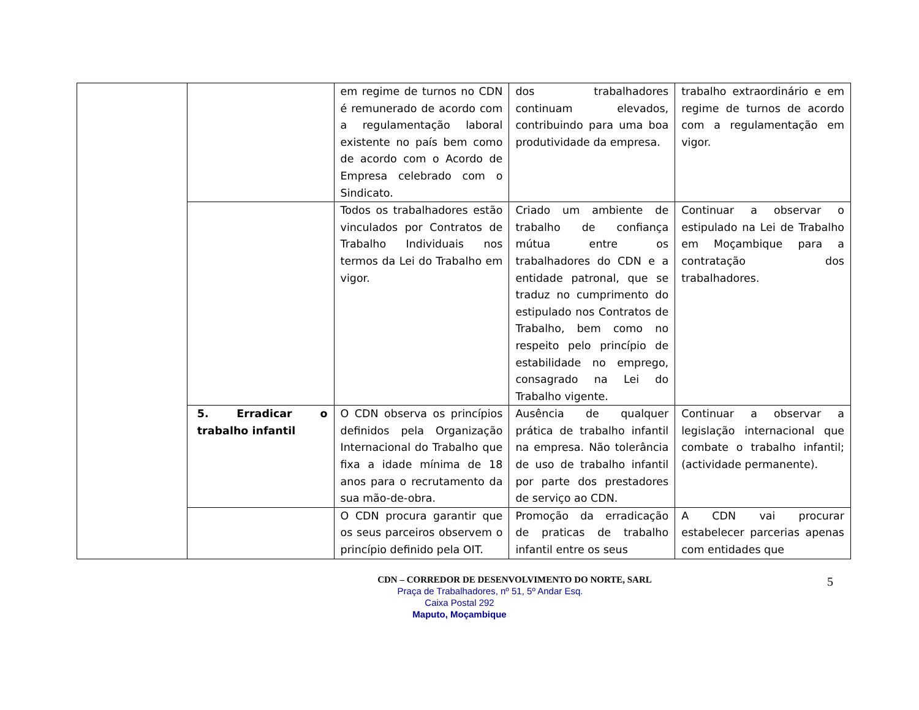| | | em regime de turnos no CDN é remunerado de acordo com a regulamentação laboral existente no país bem como de acordo com o Acordo de Empresa celebrado com o Sindicato. | dos trabalhadores continuam elevados, contribuindo para uma boa produtividade da empresa. | trabalho extraordinário e em regime de turnos de acordo com a regulamentação em vigor. |
| | | Todos os trabalhadores estão vinculados por Contratos de Trabalho Individuais nos termos da Lei do Trabalho em vigor. | Criado um ambiente de trabalho de confiança mútua entre os trabalhadores do CDN e a entidade patronal, que se traduz no cumprimento do estipulado nos Contratos de Trabalho, bem como no respeito pelo princípio de estabilidade no emprego, consagrado na Lei do Trabalho vigente. | Continuar a observar o estipulado na Lei de Trabalho em Moçambique para a contratação dos trabalhadores. |
| | 5. Erradicar o trabalho infantil | O CDN observa os princípios definidos pela Organização Internacional do Trabalho que fixa a idade mínima de 18 anos para o recrutamento da sua mão-de-obra. | Ausência de qualquer prática de trabalho infantil na empresa. Não tolerância de uso de trabalho infantil por parte dos prestadores de serviço ao CDN. | Continuar a observar a legislação internacional que combate o trabalho infantil; (actividade permanente). |
| | | O CDN procura garantir que os seus parceiros observem o princípio definido pela OIT. | Promoção da erradicação de praticas de trabalho infantil entre os seus | A CDN vai procurar estabelecer parcerias apenas com entidades que |
CDN – CORREDOR DE DESENVOLVIMENTO DO NORTE, SARL
5
Praça de Trabalhadores, nº 51, 5º Andar Esq.
Caixa Postal 292
Maputo, Moçambique